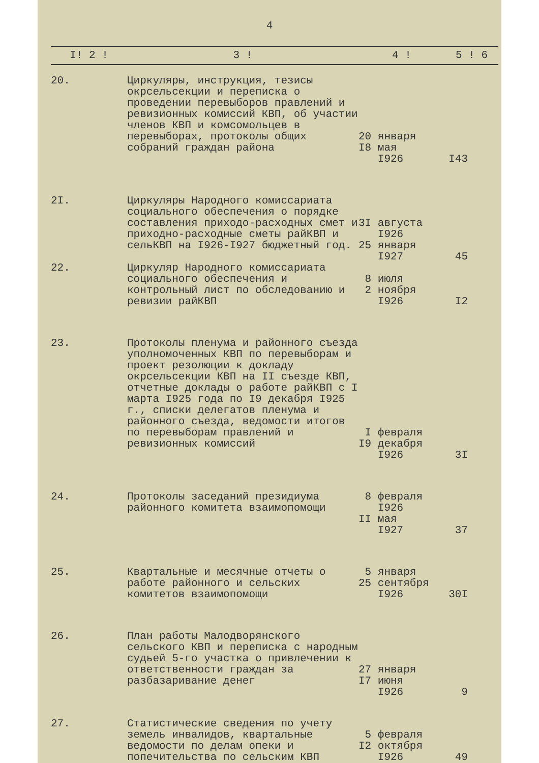4
| I! 2 ! | 3 ! | 4 ! | 5 ! 6 |
| --- | --- | --- | --- |
| 20. | Циркуляры, инструкция, тезисы окрсельсекции и переписка о проведении перевыборов правлений и ревизионных комиссий КВП, об участии членов КВП и комсомольцев в перевыборах, протоколы общих собраний граждан района | 20 января I8 мая I926 | I43 |
| 2I. | Циркуляры Народного комиссариата социального обеспечения о порядке составления приходо-расходных смет и приходно-расходные сметы райКВП и сельКВП на I926-I927 бюджетный год. | 3I августа I926 25 января I927 | 45 |
| 22. | Циркуляр Народного комиссариата социального обеспечения и контрольный лист по обследованию и ревизии райКВП | 8 июля 2 ноября I926 | I2 |
| 23. | Протоколы пленума и районного съезда уполномоченных КВП по перевыборам и проект резолюции к докладу окрсельсекции КВП на II съезде КВП, отчетные доклады о работе райКВП с I марта I925 года по I9 декабря I925 г., списки делегатов пленума и районного съезда, ведомости итогов по перевыборам правлений и ревизионных комиссий | I февраля I9 декабря I926 | 3I |
| 24. | Протоколы заседаний президиума районного комитета взаимопомощи | 8 февраля I926 II мая I927 | 37 |
| 25. | Квартальные и месячные отчеты о работе районного и сельских комитетов взаимопомощи | 5 января 25 сентября I926 | 30I |
| 26. | План работы Малодворянского сельского КВП и переписка с народным судьей 5-го участка о привлечении к ответственности граждан за разбазаривание денег | 27 января I7 июня I926 | 9 |
| 27. | Статистические сведения по учету земель инвалидов, квартальные ведомости по делам опеки и попечительства по сельским КВП | 5 февраля I2 октября I926 | 49 |